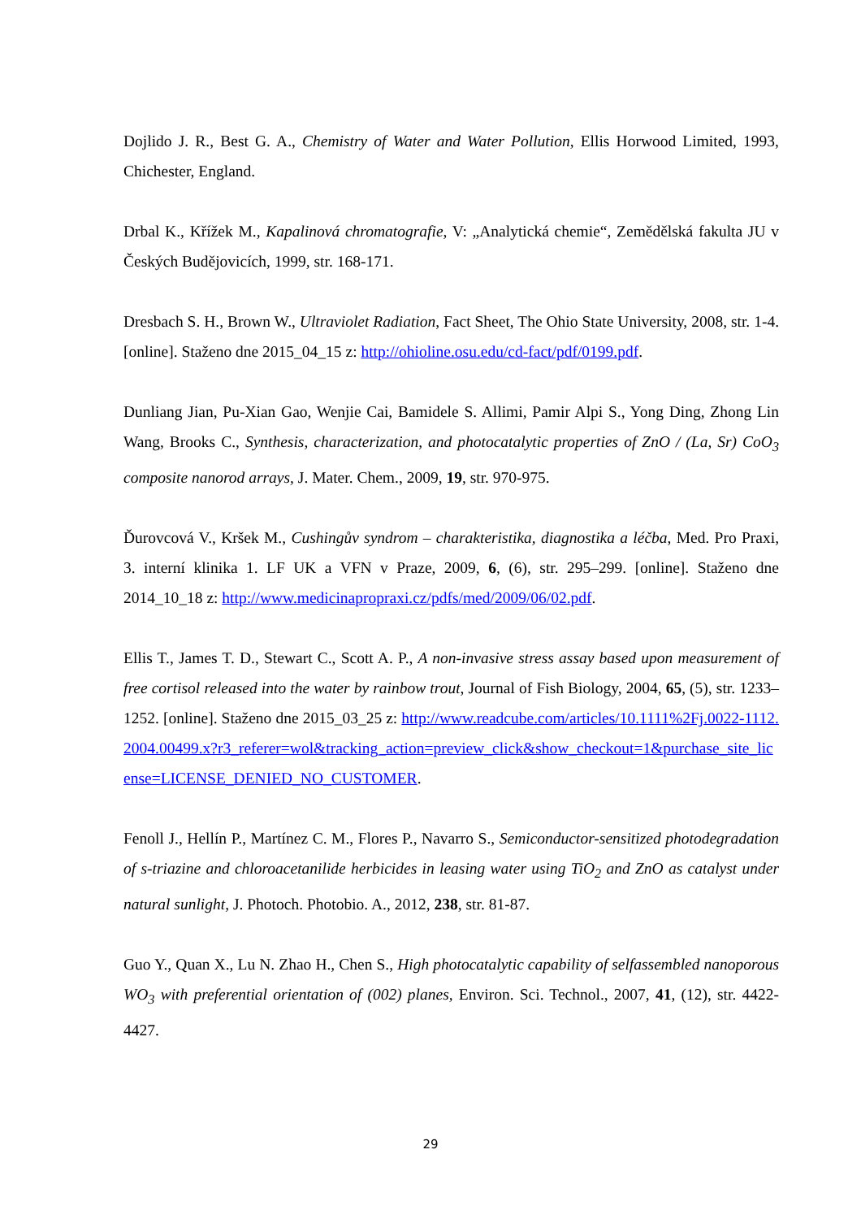Dojlido J. R., Best G. A., Chemistry of Water and Water Pollution, Ellis Horwood Limited, 1993, Chichester, England.
Drbal K., Křížek M., Kapalinová chromatografie, V: „Analytická chemie“, Zemědělská fakulta JU v Českých Budějovicích, 1999, str. 168-171.
Dresbach S. H., Brown W., Ultraviolet Radiation, Fact Sheet, The Ohio State University, 2008, str. 1-4. [online]. Staženo dne 2015_04_15 z: http://ohioline.osu.edu/cd-fact/pdf/0199.pdf.
Dunliang Jian, Pu-Xian Gao, Wenjie Cai, Bamidele S. Allimi, Pamir Alpi S., Yong Ding, Zhong Lin Wang, Brooks C., Synthesis, characterization, and photocatalytic properties of ZnO / (La, Sr) CoO<sub>3</sub> composite nanorod arrays, J. Mater. Chem., 2009, 19, str. 970-975.
Ďurovcová V., Kršek M., Cushingův syndrom – charakteristika, diagnostika a léčba, Med. Pro Praxi, 3. interní klinika 1. LF UK a VFN v Praze, 2009, 6, (6), str. 295–299. [online]. Staženo dne 2014_10_18 z: http://www.medicinapropraxi.cz/pdfs/med/2009/06/02.pdf.
Ellis T., James T. D., Stewart C., Scott A. P., A non-invasive stress assay based upon measurement of free cortisol released into the water by rainbow trout, Journal of Fish Biology, 2004, 65, (5), str. 1233–1252. [online]. Staženo dne 2015_03_25 z: http://www.readcube.com/articles/10.1111%2Fj.0022-1112.2004.00499.x?r3_referer=wol&tracking_action=preview_click&show_checkout=1&purchase_site_license=LICENSE_DENIED_NO_CUSTOMER.
Fenoll J., Hellín P., Martínez C. M., Flores P., Navarro S., Semiconductor-sensitized photodegradation of s-triazine and chloroacetanilide herbicides in leasing water using TiO<sub>2</sub> and ZnO as catalyst under natural sunlight, J. Photoch. Photobio. A., 2012, 238, str. 81-87.
Guo Y., Quan X., Lu N. Zhao H., Chen S., High photocatalytic capability of selfassembled nanoporous WO<sub>3</sub> with preferential orientation of (002) planes, Environ. Sci. Technol., 2007, 41, (12), str. 4422-4427.
29